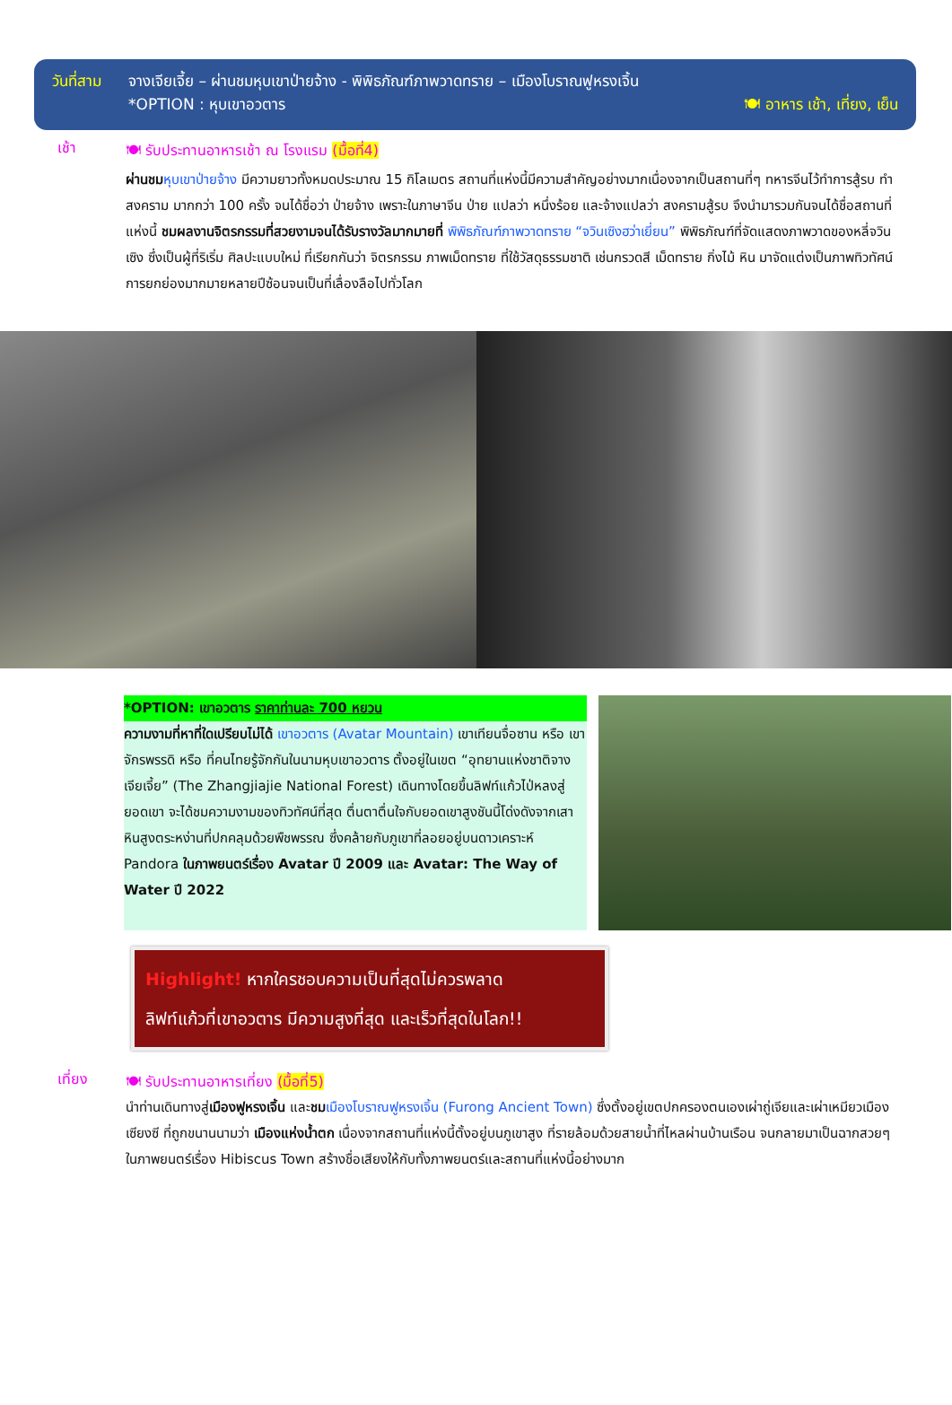วันที่สาม จางเจียเจี้ย – ผ่านชมหุบเขาป่ายจ้าง - พิพิธภัณฑ์ภาพวาดทราย – เมืองโบราณฟูหรงเจิ้น
*OPTION : หุบเขาอวตาร 🍽 อาหาร เช้า, เที่ยง, เย็น
เช้า
🍽 รับประทานอาหารเช้า ณ โรงแรม (มื้อที่4)
ผ่านชม หุบเขาป่ายจ้าง มีความยาวทั้งหมดประมาณ 15 กิโลเมตร สถานที่แห่งนี้มีความสำคัญอย่างมากเนื่องจากเป็นสถานที่ๆ ทหารจีนไว้ทำการสู้รบ ทำสงคราม มากกว่า 100 ครั้ง จนได้ชื่อว่า ป่ายจ้าง เพราะในภาษาจีน ป่าย แปลว่า หนึ่งร้อย และจ้างแปลว่า สงครามสู้รบ จึงนำมารวมกันจนได้ชื่อสถานที่แห่งนี้ ชมผลงานจิตรกรรมที่สวยงามจนได้รับรางวัลมากมายที่ พิพิธภัณฑ์ภาพวาดทราย “จวินเซิงฮว่าเยี่ยน” พิพิธภัณฑ์ที่จัดแสดงภาพวาดของหลี่จวินเซิง ซึ่งเป็นผู้ที่ริเริ่ม ศิลปะแบบใหม่ ที่เรียกกันว่า จิตรกรรม ภาพเม็ดทราย ที่ใช้วัสดุธรรมชาติ เช่นกรวดสี เม็ดทราย กิ่งไม้ หิน มาจัดแต่งเป็นภาพทิวทัศน์ การยกย่องมากมายหลายปีซ้อนจนเป็นที่เลื่องลือไปทั่วโลก
*OPTION: เขาอวตาร ราคาท่านละ 700 หยวน
ความงามที่หาที่ใดเปรียบไม่ได้ เขาอวตาร (Avatar Mountain) เขาเทียนจื่อซาน หรือ เขาจักรพรรดิ หรือ ที่คนไทยรู้จักกันในนามหุบเขาอวตาร ตั้งอยู่ในเขต “อุทยานแห่งชาติจางเจียเจี้ย” (The Zhangjiajie National Forest) เดินทางโดยขึ้นลิฟท์แก้วไป่หลงสู่ยอดเขา จะได้ชมความงามของทิวทัศน์ที่สุด ตื่นตาตื่นใจกับยอดเขาสูงชันนี้โด่งดังจากเสาหินสูงตระหง่านที่ปกคลุมด้วยพืชพรรณ ซึ่งคล้ายกับภูเขาที่ลอยอยู่บนดาวเคราะห์ Pandora ในภาพยนตร์เรื่อง Avatar ปี 2009 และ Avatar: The Way of Water ปี 2022
Highlight! หากใครชอบความเป็นที่สุดไม่ควรพลาด
ลิฟท์แก้วที่เขาอวตาร มีความสูงที่สุด และเร็วที่สุดในโลก!!
เที่ยง
🍽 รับประทานอาหารเที่ยง (มื้อที่5)
นำท่านเดินทางสู่เมืองฟูหรงเจิ้น และชม เมืองโบราณฟูหรงเจิ้น (Furong Ancient Town) ซึ่งตั้งอยู่เขตปกครองตนเองเผ่าถู่เจียและเผ่าเหมียวเมืองเซียงซี ที่ถูกขนานนามว่า เมืองแห่งน้ำตก เนื่องจากสถานที่แห่งนี้ตั้งอยู่บนภูเขาสูง ที่รายล้อมด้วยสายน้ำที่ไหลผ่านบ้านเรือน จนกลายมาเป็นฉากสวยๆ ในภาพยนตร์เรื่อง Hibiscus Town สร้างชื่อเสียงให้กับทั้งภาพยนตร์และสถานที่แห่งนี้อย่างมาก